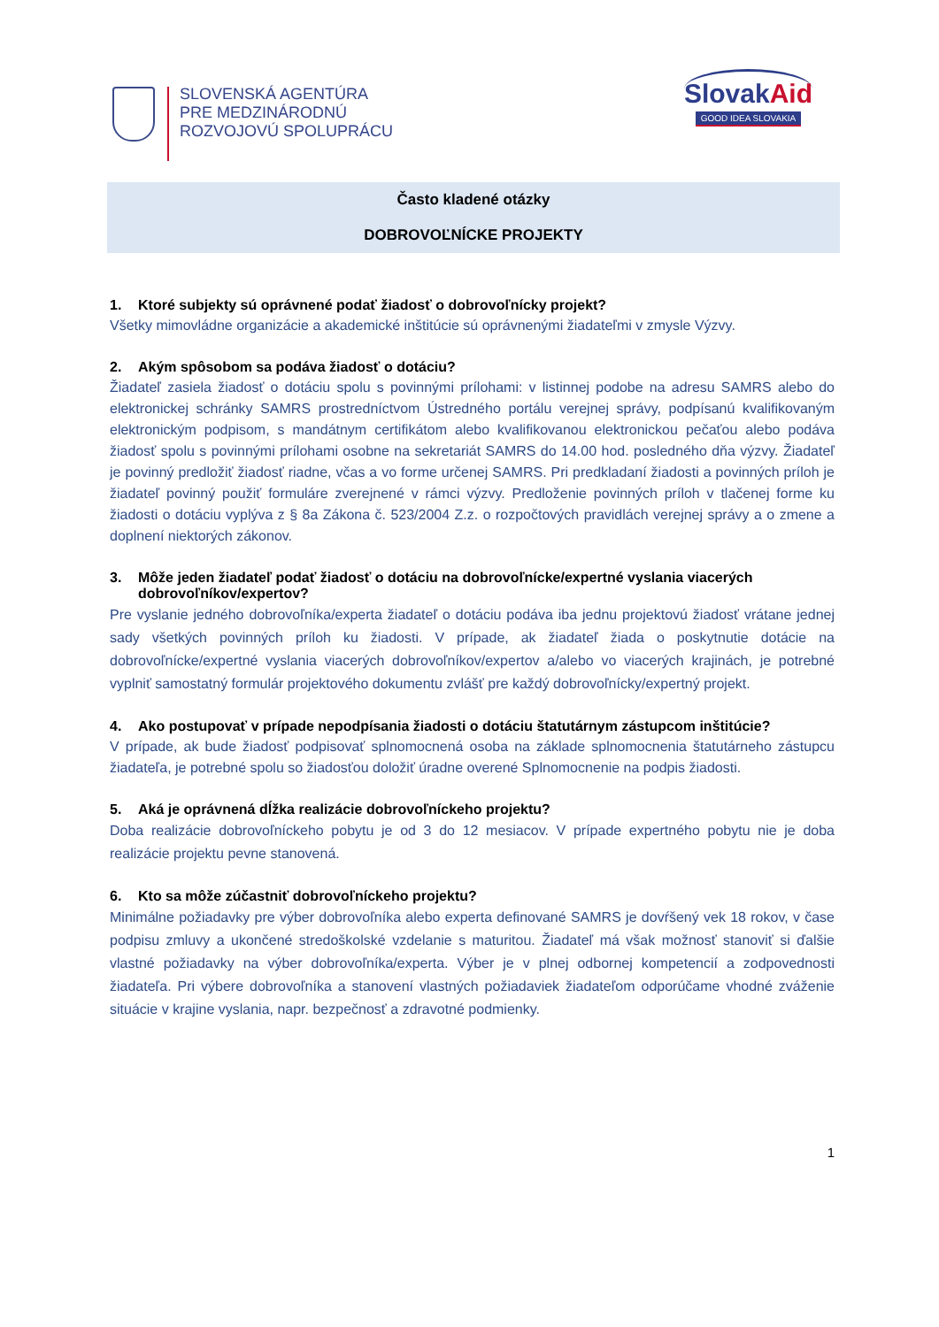SLOVENSKÁ AGENTÚRA
PRE MEDZINÁRODNÚ
ROZVOJOVÚ SPOLUPRÁCU
SlovakAid
GOOD IDEA SLOVAKIA
Často kladené otázky
DOBROVOĽNÍCKE PROJEKTY
1. Ktoré subjekty sú oprávnené podať žiadosť o dobrovoľnícky projekt?
Všetky mimovládne organizácie a akademické inštitúcie sú oprávnenými žiadateľmi v zmysle Výzvy.
2. Akým spôsobom sa podáva žiadosť o dotáciu?
Žiadateľ zasiela žiadosť o dotáciu spolu s povinnými prílohami: v listinnej podobe na adresu SAMRS alebo do elektronickej schránky SAMRS prostredníctvom Ústredného portálu verejnej správy, podpísanú kvalifikovaným elektronickým podpisom, s mandátnym certifikátom alebo kvalifikovanou elektronickou pečaťou alebo podáva žiadosť spolu s povinnými prílohami osobne na sekretariát SAMRS do 14.00 hod. posledného dňa výzvy. Žiadateľ je povinný predložiť žiadosť riadne, včas a vo forme určenej SAMRS. Pri predkladaní žiadosti a povinných príloh je žiadateľ povinný použiť formuláre zverejnené v rámci výzvy. Predloženie povinných príloh v tlačenej forme ku žiadosti o dotáciu vyplýva z § 8a Zákona č. 523/2004 Z.z. o rozpočtových pravidlách verejnej správy a o zmene a doplnení niektorých zákonov.
3. Môže jeden žiadateľ podať žiadosť o dotáciu na dobrovoľnícke/expertné vyslania viacerých dobrovoľníkov/expertov?
Pre vyslanie jedného dobrovoľníka/experta žiadateľ o dotáciu podáva iba jednu projektovú žiadosť vrátane jednej sady všetkých povinných príloh ku žiadosti. V prípade, ak žiadateľ žiada o poskytnutie dotácie na dobrovoľnícke/expertné vyslania viacerých dobrovoľníkov/expertov a/alebo vo viacerých krajinách, je potrebné vyplniť samostatný formulár projektového dokumentu zvlášť pre každý dobrovoľnícky/expertný projekt.
4. Ako postupovať v prípade nepodpísania žiadosti o dotáciu štatutárnym zástupcom inštitúcie?
V prípade, ak bude žiadosť podpisovať splnomocnená osoba na základe splnomocnenia štatutárneho zástupcu žiadateľa, je potrebné spolu so žiadosťou doložiť úradne overené Splnomocnenie na podpis žiadosti.
5. Aká je oprávnená dĺžka realizácie dobrovoľníckeho projektu?
Doba realizácie dobrovoľníckeho pobytu je od 3 do 12 mesiacov. V prípade expertného pobytu nie je doba realizácie projektu pevne stanovená.
6. Kto sa môže zúčastniť dobrovoľníckeho projektu?
Minimálne požiadavky pre výber dobrovoľníka alebo experta definované SAMRS je dovŕšený vek 18 rokov, v čase podpisu zmluvy a ukončené stredoškolské vzdelanie s maturitou. Žiadateľ má však možnosť stanoviť si ďalšie vlastné požiadavky na výber dobrovoľníka/experta. Výber je v plnej odbornej kompetencií a zodpovednosti žiadateľa. Pri výbere dobrovoľníka a stanovení vlastných požiadaviek žiadateľom odporúčame vhodné zváženie situácie v krajine vyslania, napr. bezpečnosť a zdravotné podmienky.
1